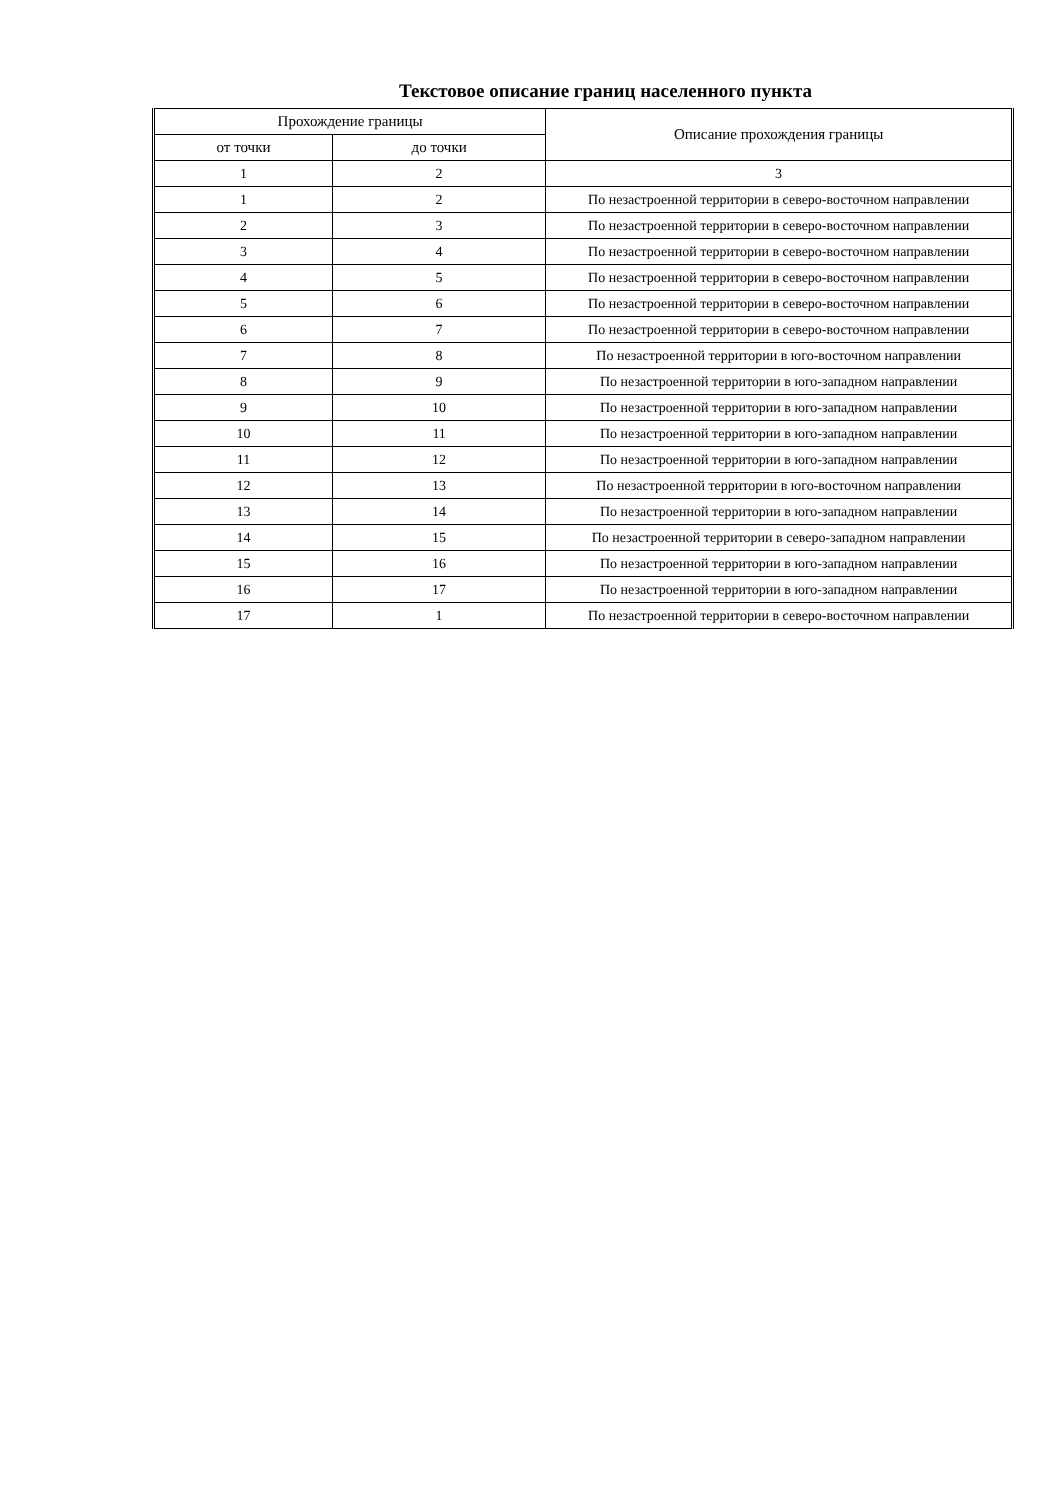Текстовое описание границ населенного пункта
| Прохождение границы | | Описание прохождения границы |
| --- | --- | --- |
| от точки | до точки | |
| 1 | 2 | 3 |
| 1 | 2 | По незастроенной территории в северо-восточном направлении |
| 2 | 3 | По незастроенной территории в северо-восточном направлении |
| 3 | 4 | По незастроенной территории в северо-восточном направлении |
| 4 | 5 | По незастроенной территории в северо-восточном направлении |
| 5 | 6 | По незастроенной территории в северо-восточном направлении |
| 6 | 7 | По незастроенной территории в северо-восточном направлении |
| 7 | 8 | По незастроенной территории в юго-восточном направлении |
| 8 | 9 | По незастроенной территории в юго-западном направлении |
| 9 | 10 | По незастроенной территории в юго-западном направлении |
| 10 | 11 | По незастроенной территории в юго-западном направлении |
| 11 | 12 | По незастроенной территории в юго-западном направлении |
| 12 | 13 | По незастроенной территории в юго-восточном направлении |
| 13 | 14 | По незастроенной территории в юго-западном направлении |
| 14 | 15 | По незастроенной территории в северо-западном направлении |
| 15 | 16 | По незастроенной территории в юго-западном направлении |
| 16 | 17 | По незастроенной территории в юго-западном направлении |
| 17 | 1 | По незастроенной территории в северо-восточном направлении |